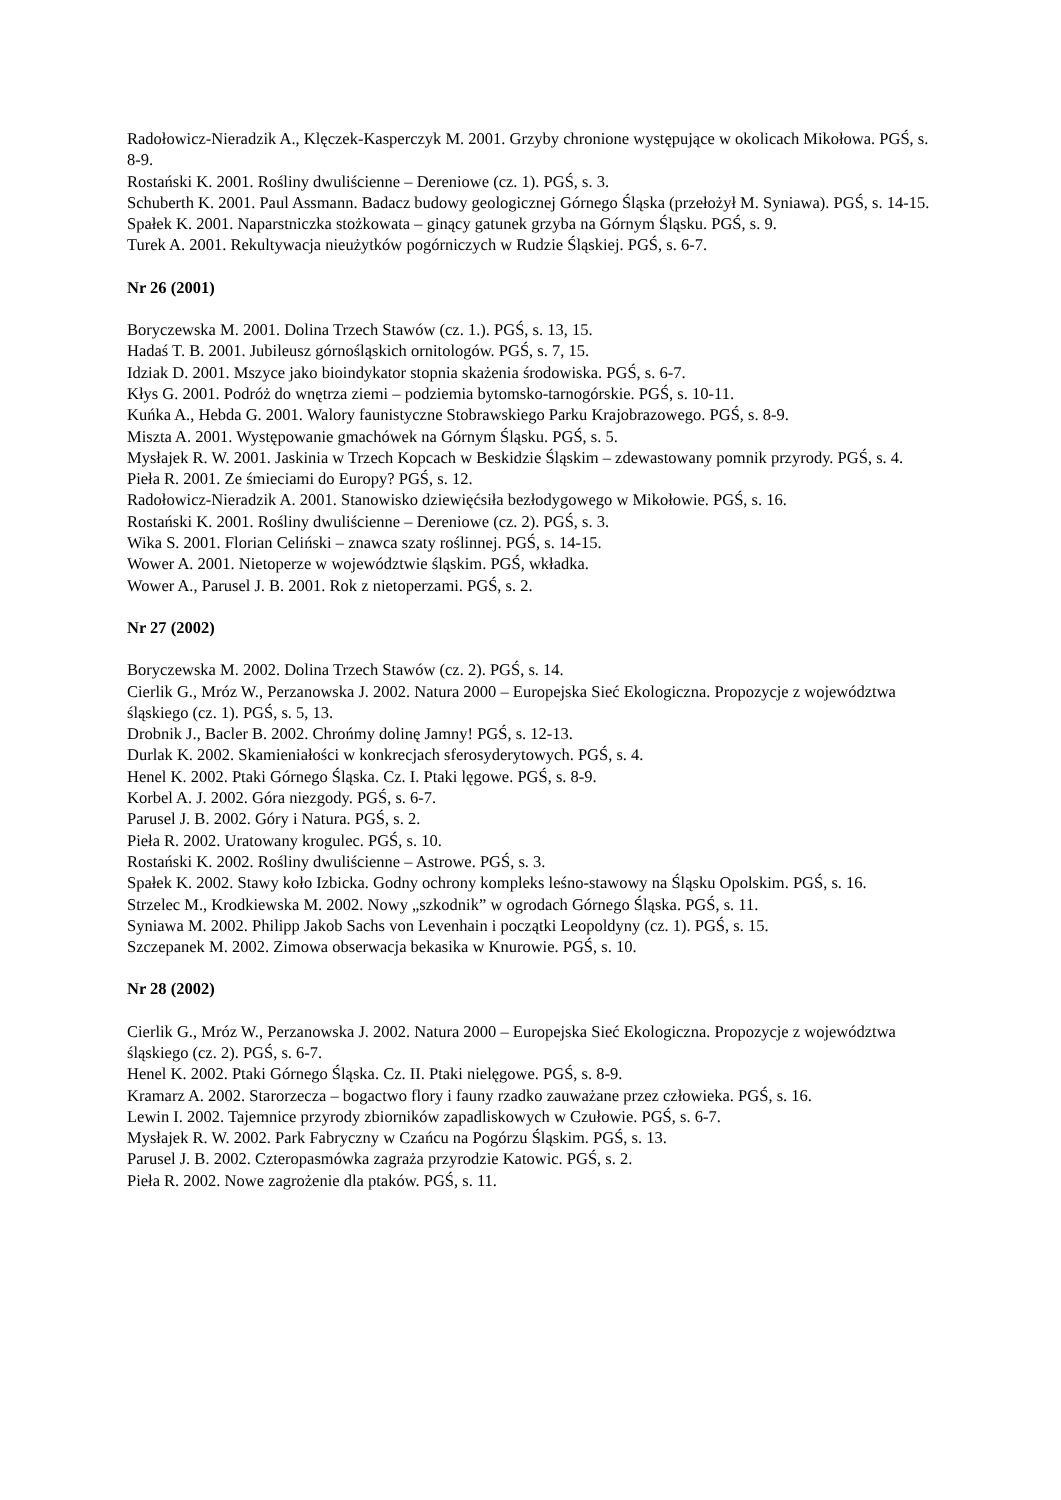Radołowicz-Nieradzik A., Klęczek-Kasperczyk M. 2001. Grzyby chronione występujące w okolicach Mikołowa. PGŚ, s. 8-9.
Rostański K. 2001. Rośliny dwuliścienne – Dereniowe (cz. 1). PGŚ, s. 3.
Schuberth K. 2001. Paul Assmann. Badacz budowy geologicznej Górnego Śląska (przełożył M. Syniawa). PGŚ, s. 14-15.
Spałek K. 2001. Naparstniczka stożkowata – ginący gatunek grzyba na Górnym Śląsku. PGŚ, s. 9.
Turek A. 2001. Rekultywacja nieużytków pogórniczych w Rudzie Śląskiej. PGŚ, s. 6-7.
Nr 26 (2001)
Boryczewska M. 2001. Dolina Trzech Stawów (cz. 1.). PGŚ, s. 13, 15.
Hadaś T. B. 2001. Jubileusz górnośląskich ornitologów. PGŚ, s. 7, 15.
Idziak D. 2001. Mszyce jako bioindykator stopnia skażenia środowiska. PGŚ, s. 6-7.
Kłys G. 2001. Podróż do wnętrza ziemi – podziemia bytomsko-tarnogórskie. PGŚ, s. 10-11.
Kuńka A., Hebda G. 2001. Walory faunistyczne Stobrawskiego Parku Krajobrazowego. PGŚ, s. 8-9.
Miszta A. 2001. Występowanie gmachówek na Górnym Śląsku. PGŚ, s. 5.
Mysłajek R. W. 2001. Jaskinia w Trzech Kopcach w Beskidzie Śląskim – zdewastowany pomnik przyrody. PGŚ, s. 4.
Pieła R. 2001. Ze śmieciami do Europy? PGŚ, s. 12.
Radołowicz-Nieradzik A. 2001. Stanowisko dziewięćsiła bezłodygowego w Mikołowie. PGŚ, s. 16.
Rostański K. 2001. Rośliny dwuliścienne – Dereniowe (cz. 2). PGŚ, s. 3.
Wika S. 2001. Florian Celiński – znawca szaty roślinnej. PGŚ, s. 14-15.
Wower A. 2001. Nietoperze w województwie śląskim. PGŚ, wkładka.
Wower A., Parusel J. B. 2001. Rok z nietoperzami. PGŚ, s. 2.
Nr 27 (2002)
Boryczewska M. 2002. Dolina Trzech Stawów (cz. 2). PGŚ, s. 14.
Cierlik G., Mróz W., Perzanowska J. 2002. Natura 2000 – Europejska Sieć Ekologiczna. Propozycje z województwa śląskiego (cz. 1). PGŚ, s. 5, 13.
Drobnik J., Bacler B. 2002. Chrońmy dolinę Jamny! PGŚ, s. 12-13.
Durlak K. 2002. Skamieniałości w konkrecjach sferosyderytowych. PGŚ, s. 4.
Henel K. 2002. Ptaki Górnego Śląska. Cz. I. Ptaki lęgowe. PGŚ, s. 8-9.
Korbel A. J. 2002. Góra niezgody. PGŚ, s. 6-7.
Parusel J. B. 2002. Góry i Natura. PGŚ, s. 2.
Pieła R. 2002. Uratowany krogulec. PGŚ, s. 10.
Rostański K. 2002. Rośliny dwuliścienne – Astrowe. PGŚ, s. 3.
Spałek K. 2002. Stawy koło Izbicka. Godny ochrony kompleks leśno-stawowy na Śląsku Opolskim. PGŚ, s. 16.
Strzelec M., Krodkiewska M. 2002. Nowy „szkodnik” w ogrodach Górnego Śląska. PGŚ, s. 11.
Syniawa M. 2002. Philipp Jakob Sachs von Levenhain i początki Leopoldyny (cz. 1). PGŚ, s. 15.
Szczepanek M. 2002. Zimowa obserwacja bekasika w Knurowie. PGŚ, s. 10.
Nr 28 (2002)
Cierlik G., Mróz W., Perzanowska J. 2002. Natura 2000 – Europejska Sieć Ekologiczna. Propozycje z województwa śląskiego (cz. 2). PGŚ, s. 6-7.
Henel K. 2002. Ptaki Górnego Śląska. Cz. II. Ptaki nielęgowe. PGŚ, s. 8-9.
Kramarz A. 2002. Starorzecza – bogactwo flory i fauny rzadko zauważane przez człowieka. PGŚ, s. 16.
Lewin I. 2002. Tajemnice przyrody zbiorników zapadliskowych w Czułowie. PGŚ, s. 6-7.
Mysłajek R. W. 2002. Park Fabryczny w Czańcu na Pogórzu Śląskim. PGŚ, s. 13.
Parusel J. B. 2002. Czteropasmówka zagraża przyrodzie Katowic. PGŚ, s. 2.
Pieła R. 2002. Nowe zagrożenie dla ptaków. PGŚ, s. 11.